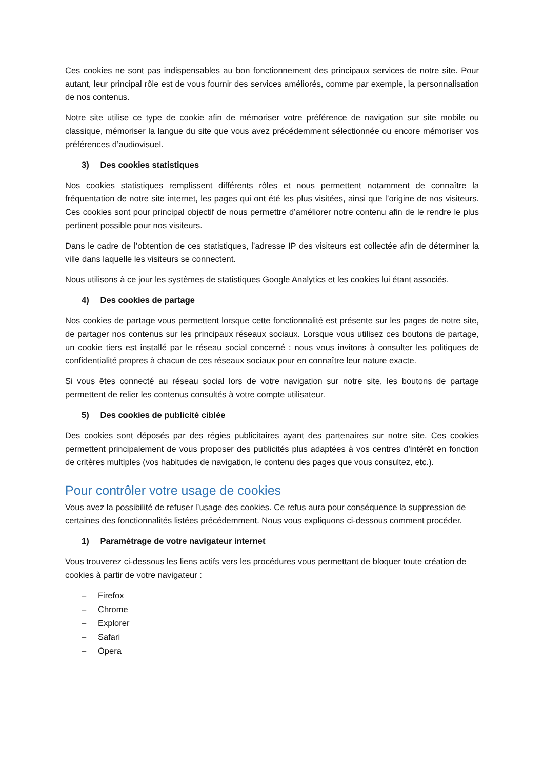Ces cookies ne sont pas indispensables au bon fonctionnement des principaux services de notre site. Pour autant, leur principal rôle est de vous fournir des services améliorés, comme par exemple, la personnalisation de nos contenus.
Notre site utilise ce type de cookie afin de mémoriser votre préférence de navigation sur site mobile ou classique, mémoriser la langue du site que vous avez précédemment sélectionnée ou encore mémoriser vos préférences d’audiovisuel.
3) Des cookies statistiques
Nos cookies statistiques remplissent différents rôles et nous permettent notamment de connaître la fréquentation de notre site internet, les pages qui ont été les plus visitées, ainsi que l’origine de nos visiteurs. Ces cookies sont pour principal objectif de nous permettre d’améliorer notre contenu afin de le rendre le plus pertinent possible pour nos visiteurs.
Dans le cadre de l’obtention de ces statistiques, l’adresse IP des visiteurs est collectée afin de déterminer la ville dans laquelle les visiteurs se connectent.
Nous utilisons à ce jour les systèmes de statistiques Google Analytics et les cookies lui étant associés.
4) Des cookies de partage
Nos cookies de partage vous permettent lorsque cette fonctionnalité est présente sur les pages de notre site, de partager nos contenus sur les principaux réseaux sociaux. Lorsque vous utilisez ces boutons de partage, un cookie tiers est installé par le réseau social concerné : nous vous invitons à consulter les politiques de confidentialité propres à chacun de ces réseaux sociaux pour en connaître leur nature exacte.
Si vous êtes connecté au réseau social lors de votre navigation sur notre site, les boutons de partage permettent de relier les contenus consultés à votre compte utilisateur.
5) Des cookies de publicité ciblée
Des cookies sont déposés par des régies publicitaires ayant des partenaires sur notre site. Ces cookies permettent principalement de vous proposer des publicités plus adaptées à vos centres d’intérêt en fonction de critères multiples (vos habitudes de navigation, le contenu des pages que vous consultez, etc.).
Pour contrôler votre usage de cookies
Vous avez la possibilité de refuser l’usage des cookies. Ce refus aura pour conséquence la suppression de certaines des fonctionnalités listées précédemment. Nous vous expliquons ci-dessous comment procéder.
1) Paramétrage de votre navigateur internet
Vous trouverez ci-dessous les liens actifs vers les procédures vous permettant de bloquer toute création de cookies à partir de votre navigateur :
– Firefox
– Chrome
– Explorer
– Safari
– Opera